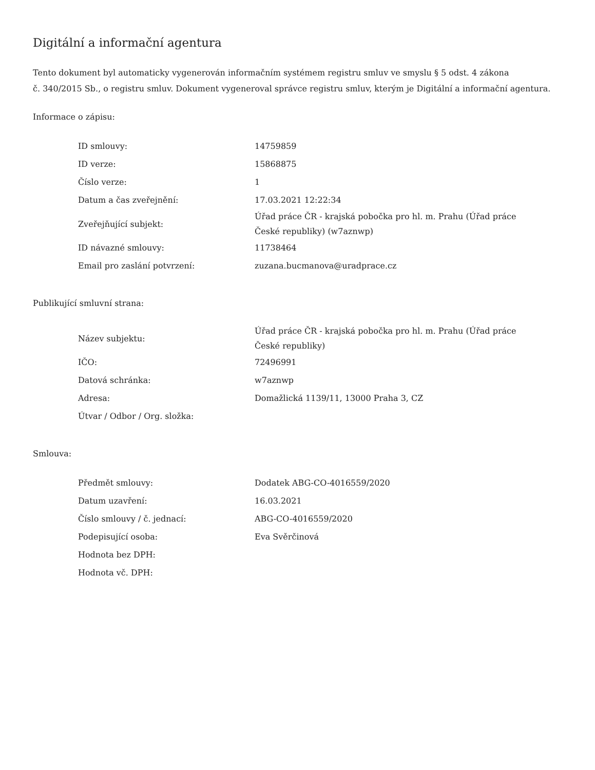Digitální a informační agentura
Tento dokument byl automaticky vygenerován informačním systémem registru smluv ve smyslu § 5 odst. 4 zákona
č. 340/2015 Sb., o registru smluv. Dokument vygeneroval správce registru smluv, kterým je Digitální a informační agentura.
Informace o zápisu:
| ID smlouvy: | 14759859 |
| ID verze: | 15868875 |
| Číslo verze: | 1 |
| Datum a čas zveřejnění: | 17.03.2021 12:22:34 |
| Zveřejňující subjekt: | Úřad práce ČR - krajská pobočka pro hl. m. Prahu (Úřad práce České republiky) (w7aznwp) |
| ID návazné smlouvy: | 11738464 |
| Email pro zaslání potvrzení: | zuzana.bucmanova@uradprace.cz |
Publikující smluvní strana:
| Název subjektu: | Úřad práce ČR - krajská pobočka pro hl. m. Prahu (Úřad práce České republiky) |
| IČO: | 72496991 |
| Datová schránka: | w7aznwp |
| Adresa: | Domažlická 1139/11, 13000 Praha 3, CZ |
| Útvar / Odbor / Org. složka: | |
Smlouva:
| Předmět smlouvy: | Dodatek ABG-CO-4016559/2020 |
| Datum uzavření: | 16.03.2021 |
| Číslo smlouvy / č. jednací: | ABG-CO-4016559/2020 |
| Podepisující osoba: | Eva Svěrčinová |
| Hodnota bez DPH: | |
| Hodnota vč. DPH: | |